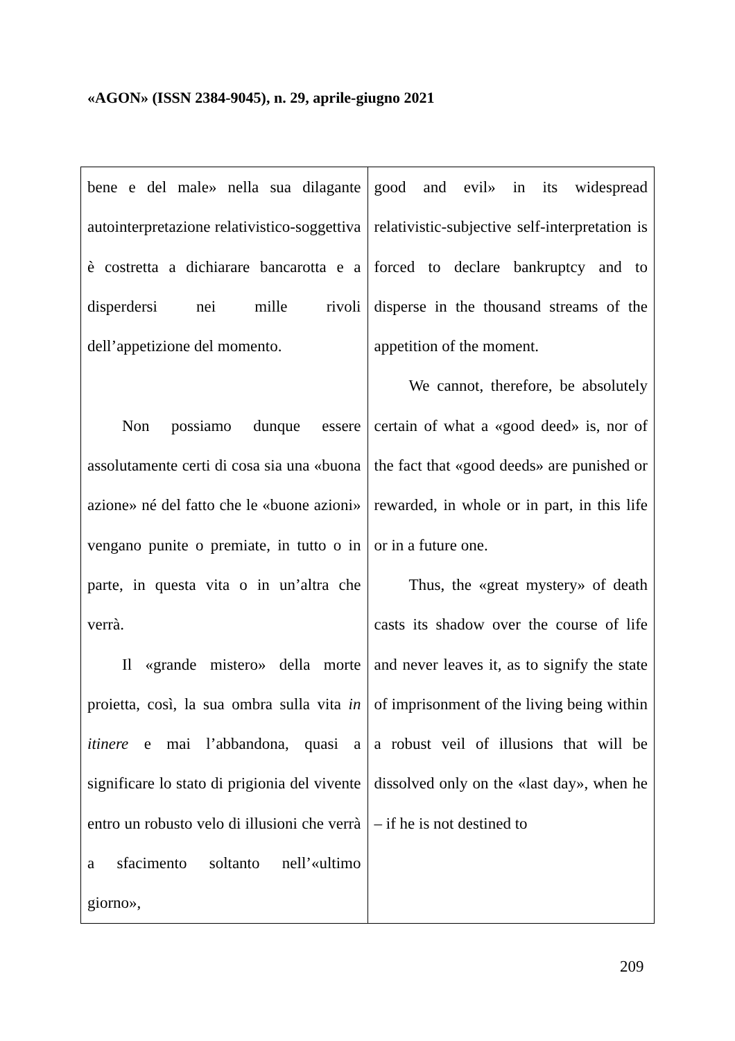«AGON» (ISSN 2384-9045), n. 29, aprile-giugno 2021
| bene e del male» nella sua dilagante autointerpretazione relativistico-soggettiva è costretta a dichiarare bancarotta e a disperdersi nei mille rivoli dell’appetizione del momento. Non possiamo dunque essere assolutamente certi di cosa sia una «buona azione» né del fatto che le «buone azioni» vengano punite o premiate, in tutto o in parte, in questa vita o in un’altra che verrà. Il «grande mistero» della morte proietta, così, la sua ombra sulla vita in itinere e mai l’abbandona, quasi a significare lo stato di prigionia del vivente entro un robusto velo di illusioni che verrà a sfacimento soltanto nell’«ultimo giorno», | good and evil» in its widespread relativistic-subjective self-interpretation is forced to declare bankruptcy and to disperse in the thousand streams of the appetition of the moment. We cannot, therefore, be absolutely certain of what a «good deed» is, nor of the fact that «good deeds» are punished or rewarded, in whole or in part, in this life or in a future one. Thus, the «great mystery» of death casts its shadow over the course of life and never leaves it, as to signify the state of imprisonment of the living being within a robust veil of illusions that will be dissolved only on the «last day», when he – if he is not destined to |
209